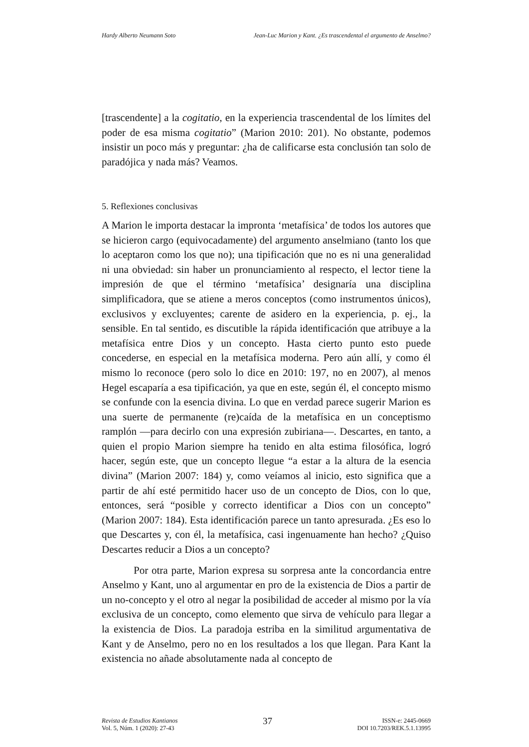Hardy Alberto Neumann Soto Jean-Luc Marion y Kant. ¿Es trascendental el argumento de Anselmo?
[trascendente] a la cogitatio, en la experiencia trascendental de los límites del poder de esa misma cogitatio” (Marion 2010: 201). No obstante, podemos insistir un poco más y preguntar: ¿ha de calificarse esta conclusión tan solo de paradójica y nada más? Veamos.
5. Reflexiones conclusivas
A Marion le importa destacar la impronta ‘metafísica’ de todos los autores que se hicieron cargo (equivocadamente) del argumento anselmiano (tanto los que lo aceptaron como los que no); una tipificación que no es ni una generalidad ni una obviedad: sin haber un pronunciamiento al respecto, el lector tiene la impresión de que el término ‘metafísica’ designaría una disciplina simplificadora, que se atiene a meros conceptos (como instrumentos únicos), exclusivos y excluyentes; carente de asidero en la experiencia, p. ej., la sensible. En tal sentido, es discutible la rápida identificación que atribuye a la metafísica entre Dios y un concepto. Hasta cierto punto esto puede concederse, en especial en la metafísica moderna. Pero aún allí, y como él mismo lo reconoce (pero solo lo dice en 2010: 197, no en 2007), al menos Hegel escaparía a esa tipificación, ya que en este, según él, el concepto mismo se confunde con la esencia divina. Lo que en verdad parece sugerir Marion es una suerte de permanente (re)caída de la metafísica en un conceptismo ramplón —para decirlo con una expresión zubiriana—. Descartes, en tanto, a quien el propio Marion siempre ha tenido en alta estima filosófica, logró hacer, según este, que un concepto llegue “a estar a la altura de la esencia divina” (Marion 2007: 184) y, como veíamos al inicio, esto significa que a partir de ahí esté permitido hacer uso de un concepto de Dios, con lo que, entonces, será “posible y correcto identificar a Dios con un concepto” (Marion 2007: 184). Esta identificación parece un tanto apresurada. ¿Es eso lo que Descartes y, con él, la metafísica, casi ingenuamente han hecho? ¿Quiso Descartes reducir a Dios a un concepto?
Por otra parte, Marion expresa su sorpresa ante la concordancia entre Anselmo y Kant, uno al argumentar en pro de la existencia de Dios a partir de un no-concepto y el otro al negar la posibilidad de acceder al mismo por la vía exclusiva de un concepto, como elemento que sirva de vehículo para llegar a la existencia de Dios. La paradoja estriba en la similitud argumentativa de Kant y de Anselmo, pero no en los resultados a los que llegan. Para Kant la existencia no añade absolutamente nada al concepto de
Revista de Estudios Kantianos
Vol. 5, Núm. 1 (2020): 27-43
37
ISSN-e: 2445-0669
DOI 10.7203/REK.5.1.13995